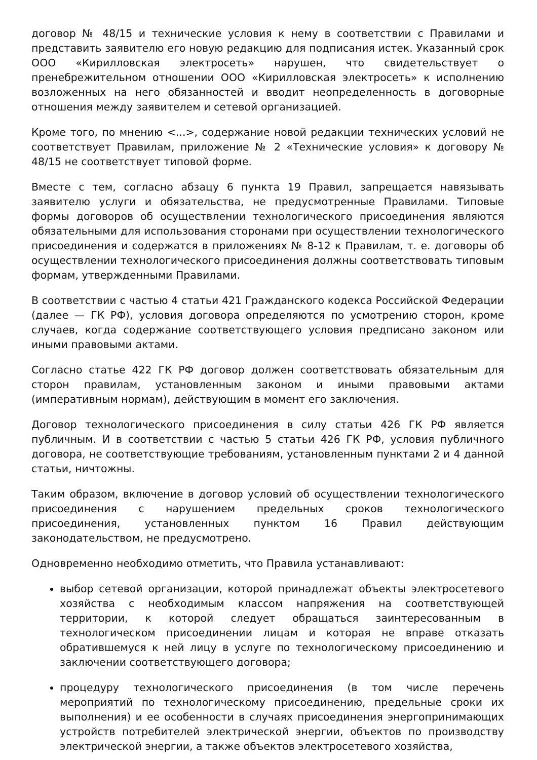договор № 48/15 и технические условия к нему в соответствии с Правилами и представить заявителю его новую редакцию для подписания истек. Указанный срок ООО «Кирилловская электросеть» нарушен, что свидетельствует о пренебрежительном отношении ООО «Кирилловская электросеть» к исполнению возложенных на него обязанностей и вводит неопределенность в договорные отношения между заявителем и сетевой организацией.
Кроме того, по мнению <...>, содержание новой редакции технических условий не соответствует Правилам, приложение № 2 «Технические условия» к договору № 48/15 не соответствует типовой форме.
Вместе с тем, согласно абзацу 6 пункта 19 Правил, запрещается навязывать заявителю услуги и обязательства, не предусмотренные Правилами. Типовые формы договоров об осуществлении технологического присоединения являются обязательными для использования сторонами при осуществлении технологического присоединения и содержатся в приложениях № 8-12 к Правилам, т. е. договоры об осуществлении технологического присоединения должны соответствовать типовым формам, утвержденными Правилами.
В соответствии с частью 4 статьи 421 Гражданского кодекса Российской Федерации (далее — ГК РФ), условия договора определяются по усмотрению сторон, кроме случаев, когда содержание соответствующего условия предписано законом или иными правовыми актами.
Согласно статье 422 ГК РФ договор должен соответствовать обязательным для сторон правилам, установленным законом и иными правовыми актами (императивным нормам), действующим в момент его заключения.
Договор технологического присоединения в силу статьи 426 ГК РФ является публичным. И в соответствии с частью 5 статьи 426 ГК РФ, условия публичного договора, не соответствующие требованиям, установленным пунктами 2 и 4 данной статьи, ничтожны.
Таким образом, включение в договор условий об осуществлении технологического присоединения с нарушением предельных сроков технологического присоединения, установленных пунктом 16 Правил действующим законодательством, не предусмотрено.
Одновременно необходимо отметить, что Правила устанавливают:
выбор сетевой организации, которой принадлежат объекты электросетевого хозяйства с необходимым классом напряжения на соответствующей территории, к которой следует обращаться заинтересованным в технологическом присоединении лицам и которая не вправе отказать обратившемуся к ней лицу в услуге по технологическому присоединению и заключении соответствующего договора;
процедуру технологического присоединения (в том числе перечень мероприятий по технологическому присоединению, предельные сроки их выполнения) и ее особенности в случаях присоединения энергопринимающих устройств потребителей электрической энергии, объектов по производству электрической энергии, а также объектов электросетевого хозяйства,